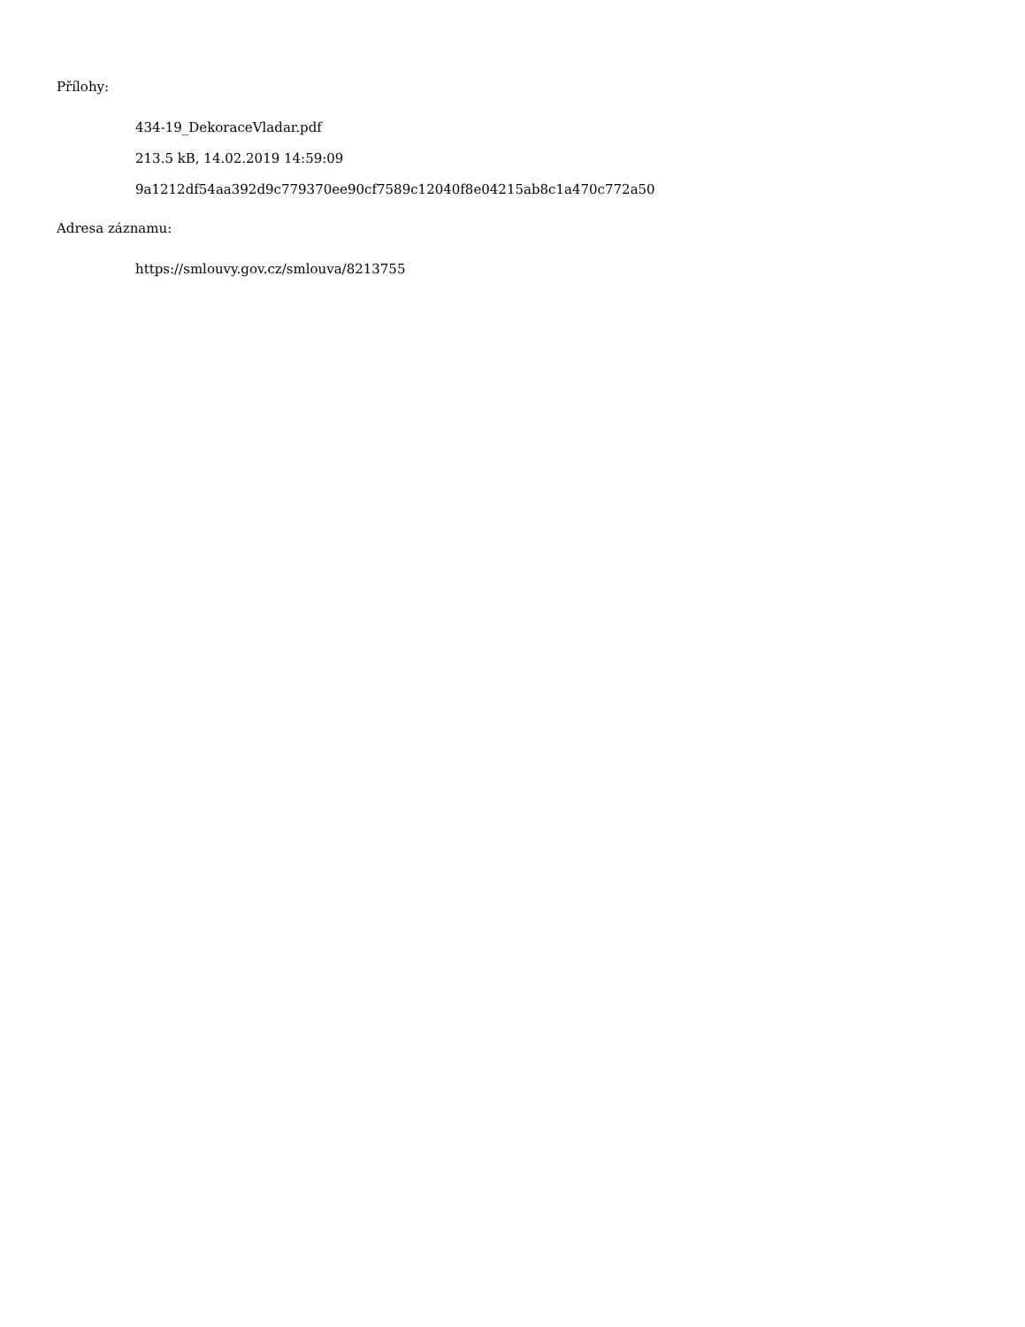Přílohy:
434-19_DekoraceVladar.pdf
213.5 kB, 14.02.2019 14:59:09
9a1212df54aa392d9c779370ee90cf7589c12040f8e04215ab8c1a470c772a50
Adresa záznamu:
https://smlouvy.gov.cz/smlouva/8213755